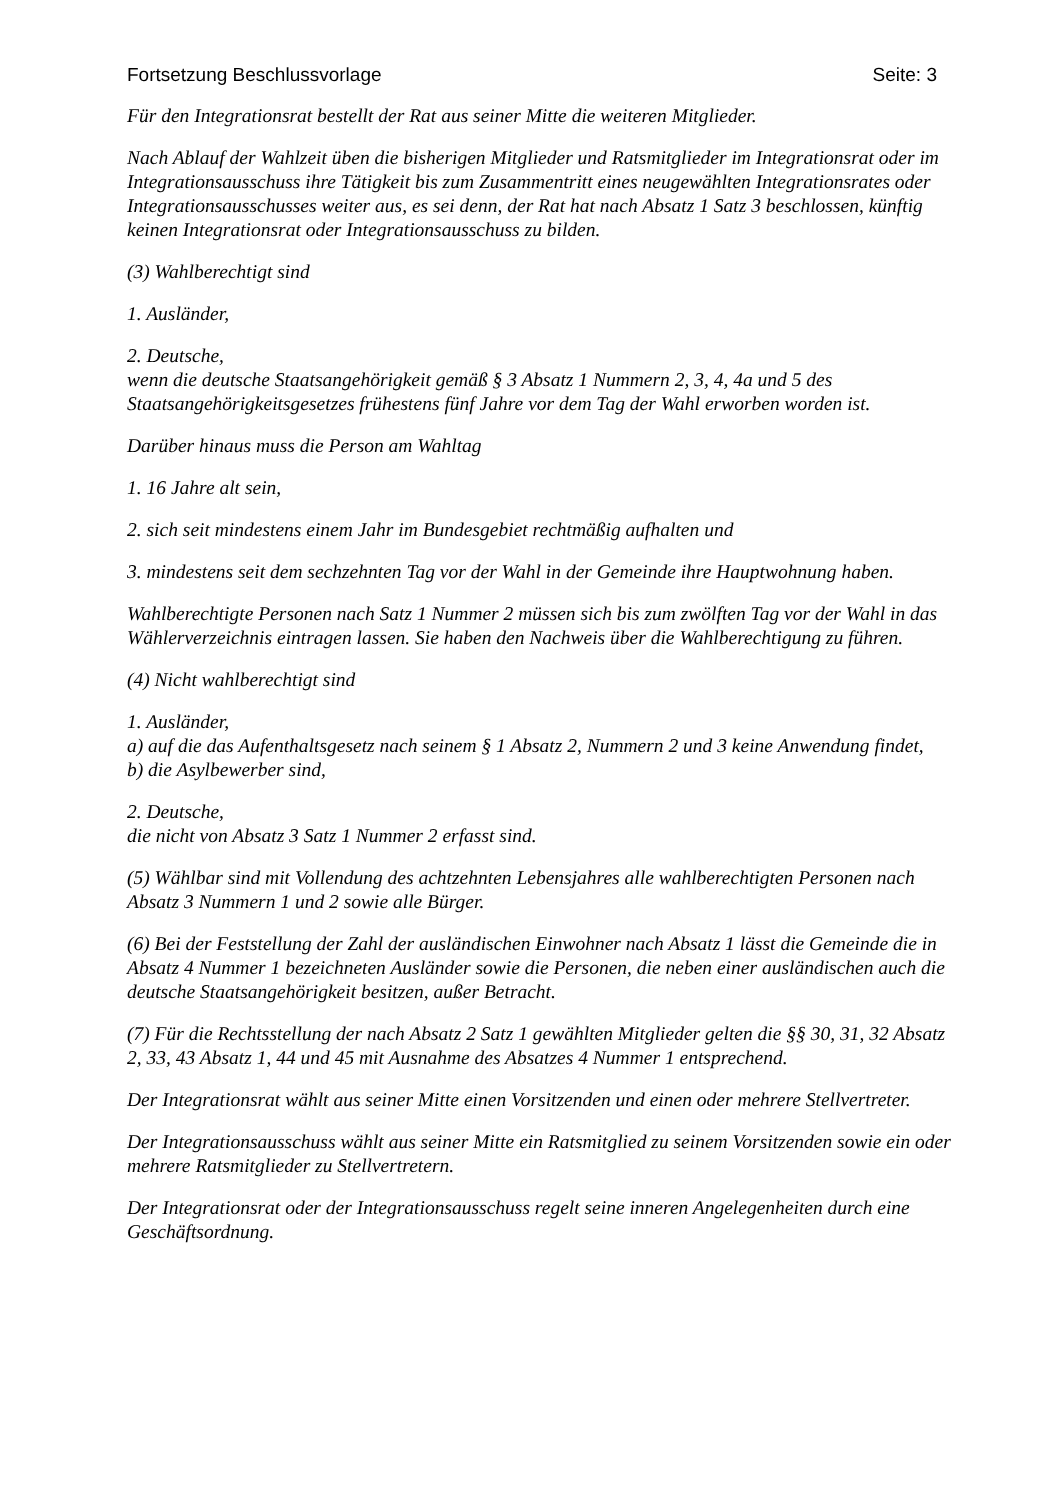Fortsetzung Beschlussvorlage Seite: 3
Für den Integrationsrat bestellt der Rat aus seiner Mitte die weiteren Mitglieder.
Nach Ablauf der Wahlzeit üben die bisherigen Mitglieder und Ratsmitglieder im Integrationsrat oder im Integrationsausschuss ihre Tätigkeit bis zum Zusammentritt eines neugewählten Integrationsrates oder Integrationsausschusses weiter aus, es sei denn, der Rat hat nach Absatz 1 Satz 3 beschlossen, künftig keinen Integrationsrat oder Integrationsausschuss zu bilden.
(3) Wahlberechtigt sind
1. Ausländer,
2. Deutsche,
wenn die deutsche Staatsangehörigkeit gemäß § 3 Absatz 1 Nummern 2, 3, 4, 4a und 5 des Staatsangehörigkeitsgesetzes frühestens fünf Jahre vor dem Tag der Wahl erworben worden ist.
Darüber hinaus muss die Person am Wahltag
1. 16 Jahre alt sein,
2. sich seit mindestens einem Jahr im Bundesgebiet rechtmäßig aufhalten und
3. mindestens seit dem sechzehnten Tag vor der Wahl in der Gemeinde ihre Hauptwohnung haben.
Wahlberechtigte Personen nach Satz 1 Nummer 2 müssen sich bis zum zwölften Tag vor der Wahl in das Wählerverzeichnis eintragen lassen. Sie haben den Nachweis über die Wahlberechtigung zu führen.
(4) Nicht wahlberechtigt sind
1. Ausländer,
a) auf die das Aufenthaltsgesetz nach seinem § 1 Absatz 2, Nummern 2 und 3 keine Anwendung findet,
b) die Asylbewerber sind,
2. Deutsche,
die nicht von Absatz 3 Satz 1 Nummer 2 erfasst sind.
(5) Wählbar sind mit Vollendung des achtzehnten Lebensjahres alle wahlberechtigten Personen nach Absatz 3 Nummern 1 und 2 sowie alle Bürger.
(6) Bei der Feststellung der Zahl der ausländischen Einwohner nach Absatz 1 lässt die Gemeinde die in Absatz 4 Nummer 1 bezeichneten Ausländer sowie die Personen, die neben einer ausländischen auch die deutsche Staatsangehörigkeit besitzen, außer Betracht.
(7) Für die Rechtsstellung der nach Absatz 2 Satz 1 gewählten Mitglieder gelten die §§ 30, 31, 32 Absatz 2, 33, 43 Absatz 1, 44 und 45 mit Ausnahme des Absatzes 4 Nummer 1 entsprechend.
Der Integrationsrat wählt aus seiner Mitte einen Vorsitzenden und einen oder mehrere Stellvertreter.
Der Integrationsausschuss wählt aus seiner Mitte ein Ratsmitglied zu seinem Vorsitzenden sowie ein oder mehrere Ratsmitglieder zu Stellvertretern.
Der Integrationsrat oder der Integrationsausschuss regelt seine inneren Angelegenheiten durch eine Geschäftsordnung.